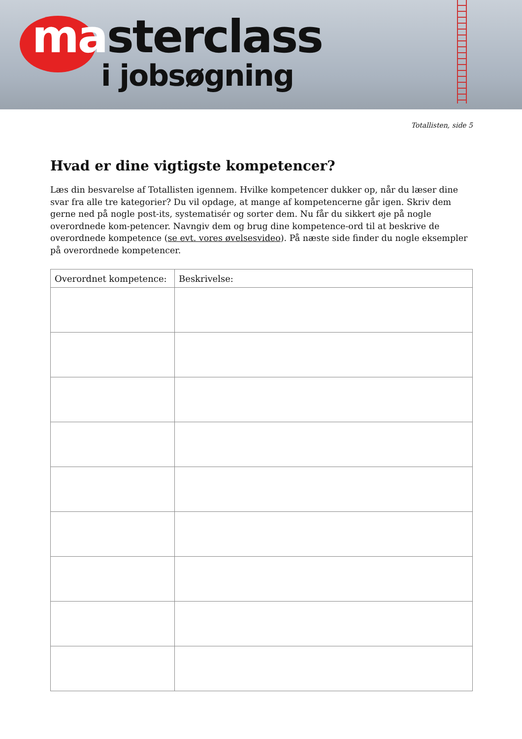masterclass
i jobsøgning
Totallisten, side 5
Hvad er dine vigtigste kompetencer?
Læs din besvarelse af Totallisten igennem. Hvilke kompetencer dukker op, når du læser dine svar fra alle tre kategorier? Du vil opdage, at mange af kompetencerne går igen. Skriv dem gerne ned på nogle post-its, systematisér og sorter dem. Nu får du sikkert øje på nogle overordnede kom-petencer. Navngiv dem og brug dine kompetence-ord til at beskrive de overordnede kompetence (se evt. vores øvelsesvideo). På næste side finder du nogle eksempler på overordnede kompetencer.
| Overordnet kompetence: | Beskrivelse: |
| --- | --- |